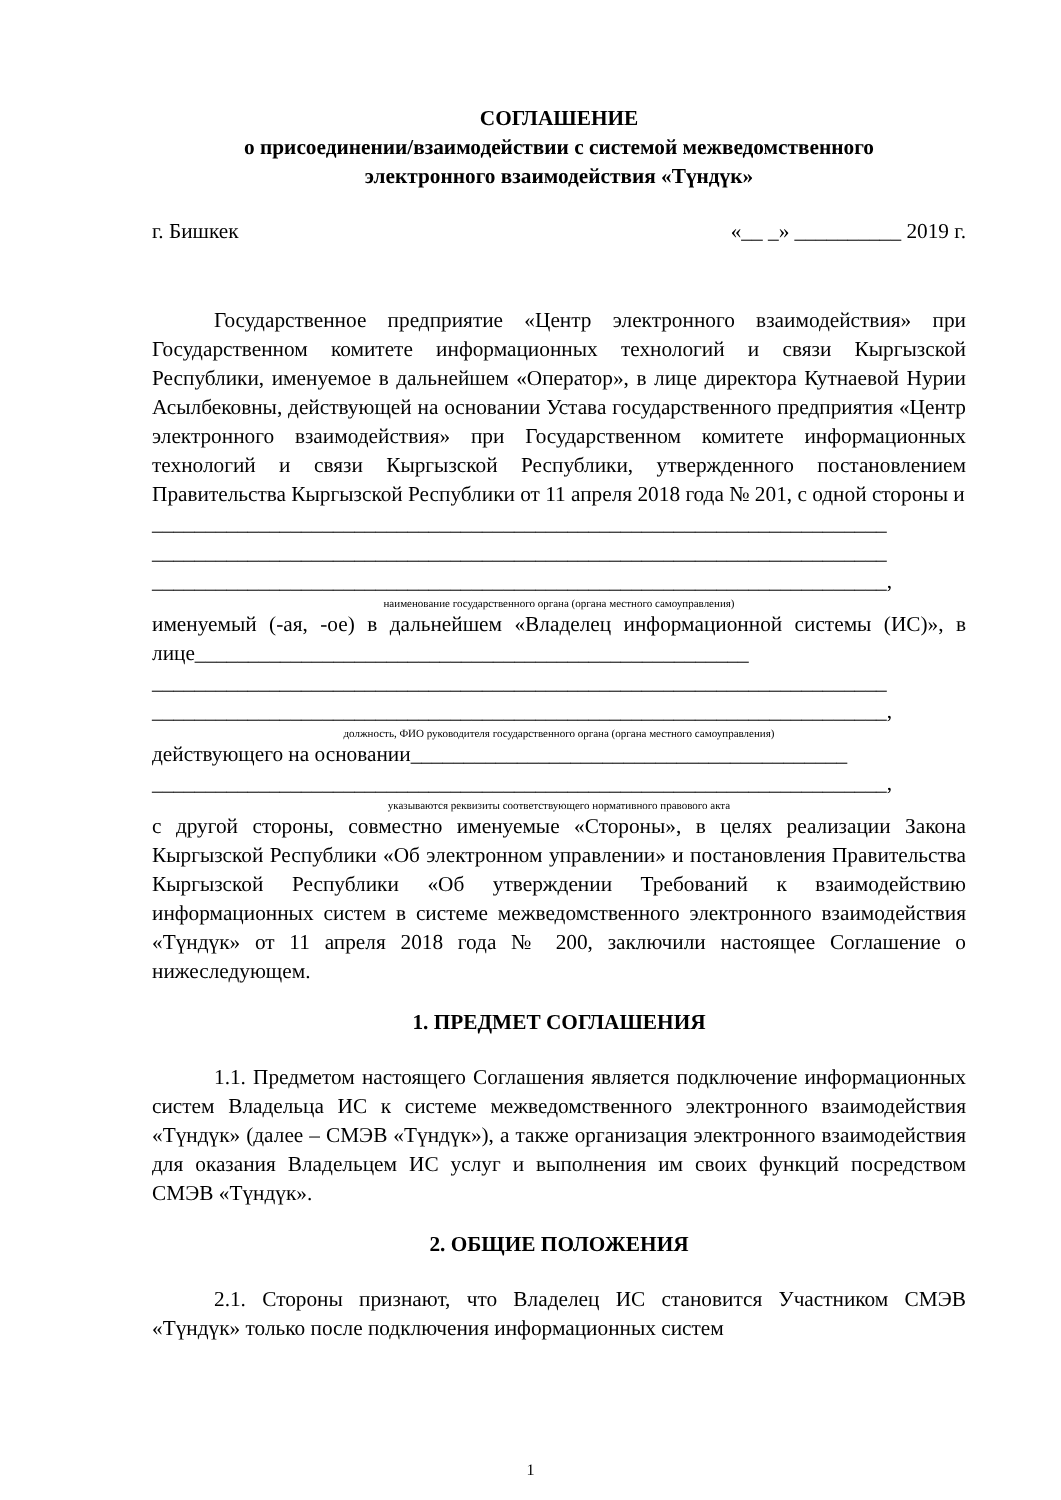СОГЛАШЕНИЕ
о присоединении/взаимодействии с системой межведомственного
электронного взаимодействия «Түндүк»
г. Бишкек «__ _» __________ 2019 г.
Государственное предприятие «Центр электронного взаимодействия» при Государственном комитете информационных технологий и связи Кыргызской Республики, именуемое в дальнейшем «Оператор», в лице директора Кутнаевой Нурии Асылбековны, действующей на основании Устава государственного предприятия «Центр электронного взаимодействия» при Государственном комитете информационных технологий и связи Кыргызской Республики, утвержденного постановлением Правительства Кыргызской Республики от 11 апреля 2018 года № 201, с одной стороны и
_____________________________________________________________________
_____________________________________________________________________
_____________________________________________________________________,
наименование государственного органа (органа местного самоуправления)
именуемый (-ая, -ое) в дальнейшем «Владелец информационной системы (ИС)», в лице____________________________________________________
_____________________________________________________________________
_____________________________________________________________________,
должность, ФИО руководителя государственного органа (органа местного самоуправления)
действующего на основании_________________________________________
_____________________________________________________________________,
указываются реквизиты соответствующего нормативного правового акта
с другой стороны, совместно именуемые «Стороны», в целях реализации Закона Кыргызской Республики «Об электронном управлении» и постановления Правительства Кыргызской Республики «Об утверждении Требований к взаимодействию информационных систем в системе межведомственного электронного взаимодействия «Түндүк» от 11 апреля 2018 года № 200, заключили настоящее Соглашение о нижеследующем.
1. ПРЕДМЕТ СОГЛАШЕНИЯ
1.1. Предметом настоящего Соглашения является подключение информационных систем Владельца ИС к системе межведомственного электронного взаимодействия «Түндүк» (далее – СМЭВ «Түндүк»), а также организация электронного взаимодействия для оказания Владельцем ИС услуг и выполнения им своих функций посредством СМЭВ «Түндүк».
2. ОБЩИЕ ПОЛОЖЕНИЯ
2.1. Стороны признают, что Владелец ИС становится Участником СМЭВ «Түндүк» только после подключения информационных систем
1